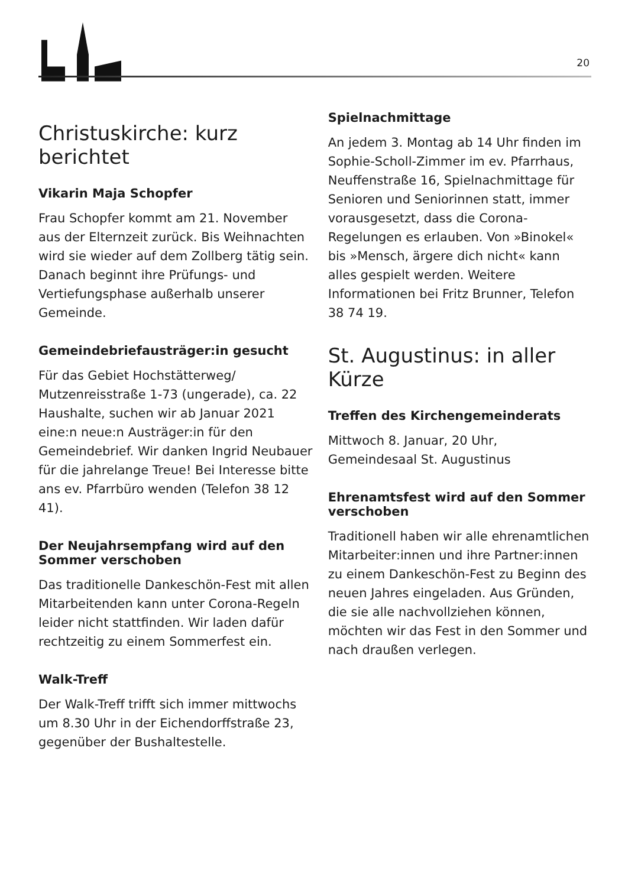20
Christuskirche: kurz berichtet
Vikarin Maja Schopfer
Frau Schopfer kommt am 21. November aus der Elternzeit zurück. Bis Weihnachten wird sie wieder auf dem Zollberg tätig sein. Danach beginnt ihre Prüfungs- und Vertiefungsphase außerhalb unserer Gemeinde.
Gemeindebriefausträger:in gesucht
Für das Gebiet Hochstätterweg/ Mutzenreisstraße 1-73 (ungerade), ca. 22 Haushalte, suchen wir ab Januar 2021 eine:n neue:n Austräger:in für den Gemeindebrief. Wir danken Ingrid Neubauer für die jahrelange Treue! Bei Interesse bitte ans ev. Pfarrbüro wenden (Telefon 38 12 41).
Der Neujahrsempfang wird auf den Sommer verschoben
Das traditionelle Dankeschön-Fest mit allen Mitarbeitenden kann unter Corona-Regeln leider nicht stattfinden. Wir laden dafür rechtzeitig zu einem Sommerfest ein.
Walk-Treff
Der Walk-Treff trifft sich immer mittwochs um 8.30 Uhr in der Eichendorffstraße 23, gegenüber der Bushaltestelle.
Spielnachmittage
An jedem 3. Montag ab 14 Uhr finden im Sophie-Scholl-Zimmer im ev. Pfarrhaus, Neuffenstraße 16, Spielnachmittage für Senioren und Seniorinnen statt, immer vorausgesetzt, dass die Corona-Regelungen es erlauben. Von »Binokel« bis »Mensch, ärgere dich nicht« kann alles gespielt werden. Weitere Informationen bei Fritz Brunner, Telefon 38 74 19.
St. Augustinus: in aller Kürze
Treffen des Kirchengemeinderats
Mittwoch 8. Januar, 20 Uhr,
Gemeindesaal St. Augustinus
Ehrenamtsfest wird auf den Sommer verschoben
Traditionell haben wir alle ehrenamtlichen Mitarbeiter:innen und ihre Partner:innen zu einem Dankeschön-Fest zu Beginn des neuen Jahres eingeladen. Aus Gründen, die sie alle nachvollziehen können, möchten wir das Fest in den Sommer und nach draußen verlegen.